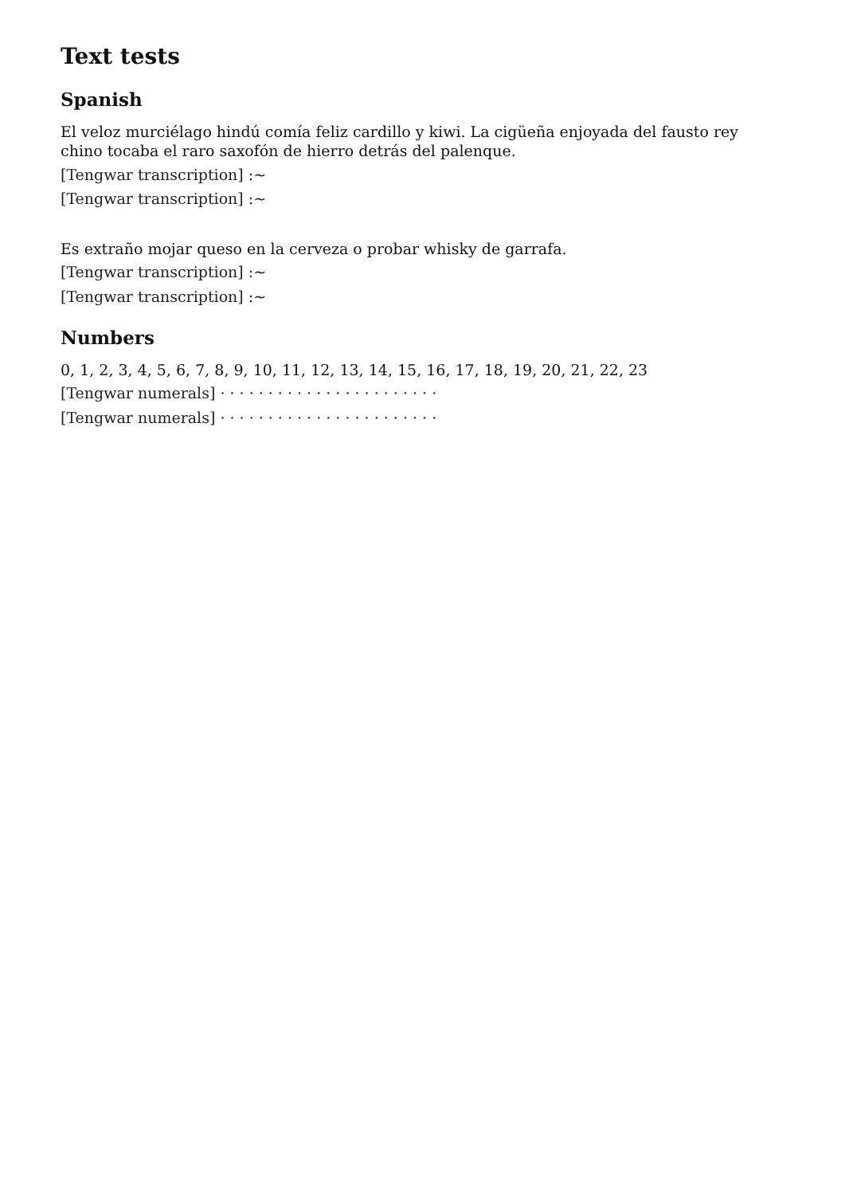Text tests
Spanish
El veloz murciélago hindú comía feliz cardillo y kiwi. La cigüeña enjoyada del fausto rey chino tocaba el raro saxofón de hierro detrás del palenque.
[Tengwar transcription] :~
[Tengwar transcription] :~
Es extraño mojar queso en la cerveza o probar whisky de garrafa.
[Tengwar transcription] :~
[Tengwar transcription] :~
Numbers
0, 1, 2, 3, 4, 5, 6, 7, 8, 9, 10, 11, 12, 13, 14, 15, 16, 17, 18, 19, 20, 21, 22, 23
[Tengwar numerals] · · · · · · · · · · · · · · · · · · · · · · ·
[Tengwar numerals] · · · · · · · · · · · · · · · · · · · · · · ·